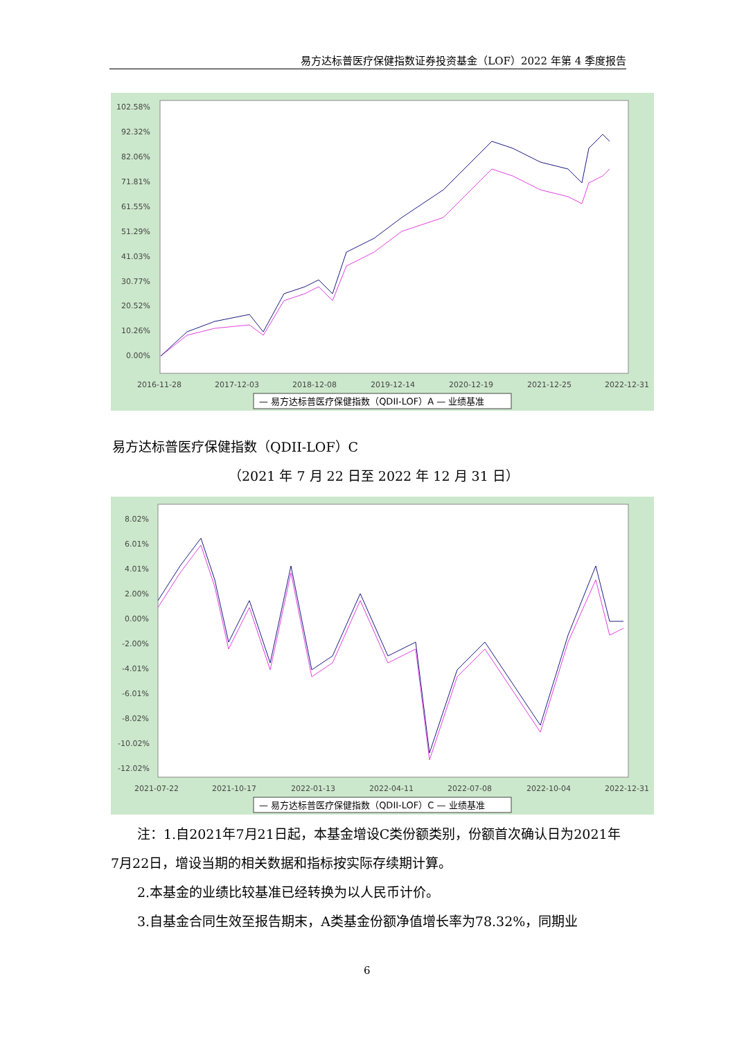易方达标普医疗保健指数证券投资基金（LOF）2022 年第 4 季度报告
102.58%
92.32%
82.06%
71.81%
61.55%
51.29%
41.03%
30.77%
20.52%
10.26%
0.00%
2016-11-28
2017-12-03
2018-12-08
2019-12-14
2020-12-19
2021-12-25
2022-12-31
— 易方达标普医疗保健指数（QDII-LOF）A — 业绩基准
易方达标普医疗保健指数（QDII-LOF）C
（2021 年 7 月 22 日至 2022 年 12 月 31 日）
8.02%
6.01%
4.01%
2.00%
0.00%
-2.00%
-4.01%
-6.01%
-8.02%
-10.02%
-12.02%
2021-07-22
2021-10-17
2022-01-13
2022-04-11
2022-07-08
2022-10-04
2022-12-31
— 易方达标普医疗保健指数（QDII-LOF）C — 业绩基准
　　注：1.自2021年7月21日起，本基金增设C类份额类别，份额首次确认日为2021年7月22日，增设当期的相关数据和指标按实际存续期计算。
　　2.本基金的业绩比较基准已经转换为以人民币计价。
　　3.自基金合同生效至报告期末，A类基金份额净值增长率为78.32%，同期业
6